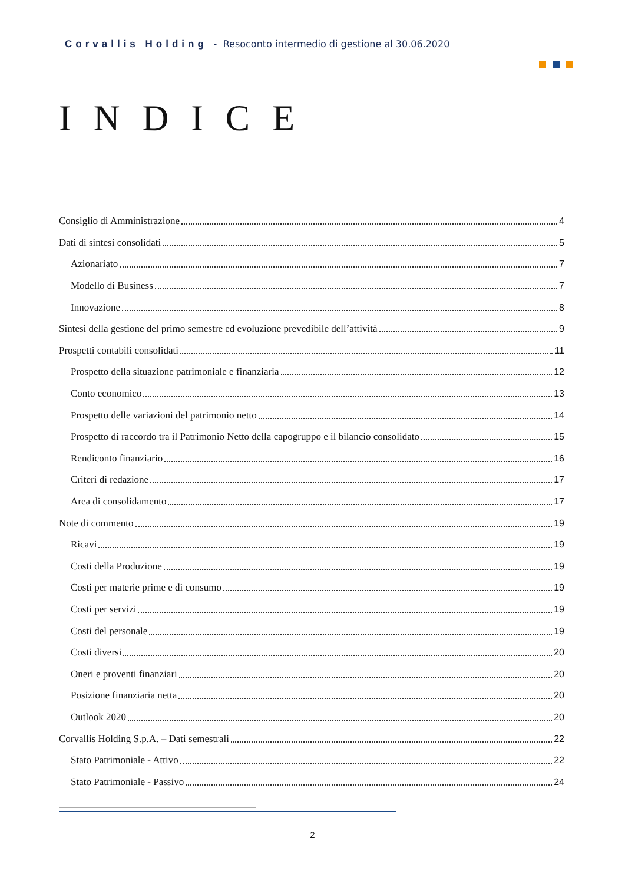Corvallis Holding - Resoconto intermedio di gestione al 30.06.2020
INDICE
Consiglio di Amministrazione 4
Dati di sintesi consolidati 5
Azionariato 7
Modello di Business 7
Innovazione 8
Sintesi della gestione del primo semestre ed evoluzione prevedibile dell’attività 9
Prospetti contabili consolidati 11
Prospetto della situazione patrimoniale e finanziaria 12
Conto economico 13
Prospetto delle variazioni del patrimonio netto 14
Prospetto di raccordo tra il Patrimonio Netto della capogruppo e il bilancio consolidato 15
Rendiconto finanziario 16
Criteri di redazione 17
Area di consolidamento 17
Note di commento 19
Ricavi 19
Costi della Produzione 19
Costi per materie prime e di consumo 19
Costi per servizi 19
Costi del personale 19
Costi diversi 20
Oneri e proventi finanziari 20
Posizione finanziaria netta 20
Outlook 2020 20
Corvallis Holding S.p.A. – Dati semestrali 22
Stato Patrimoniale - Attivo 22
Stato Patrimoniale - Passivo 24
2